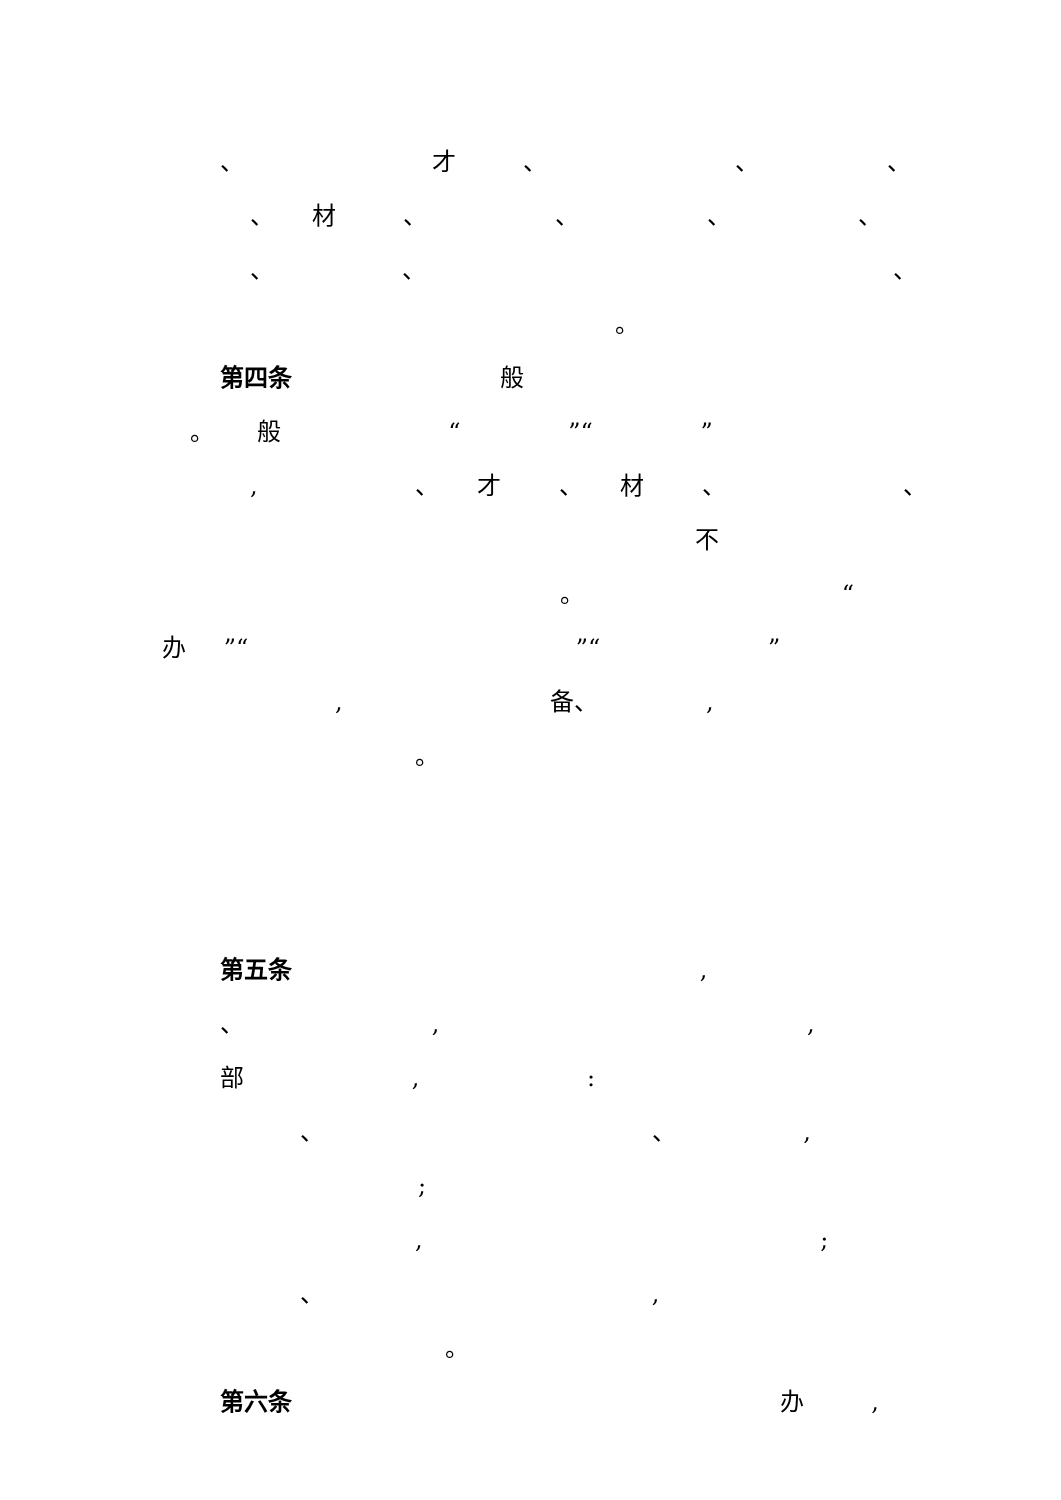、 才 、 、 、
、 材 、 、 、 、
、 、 、
。
第四条 般
。 般 “ ”“ ”
, 、 才 、 材 、 、
不
。 “
办 ”“ ”“ ”
, 备、 ,
。
第五条 ,
、 , ,
部 , :
、 、 ,
;
, ;
、 ,
。
第六条 办 ,